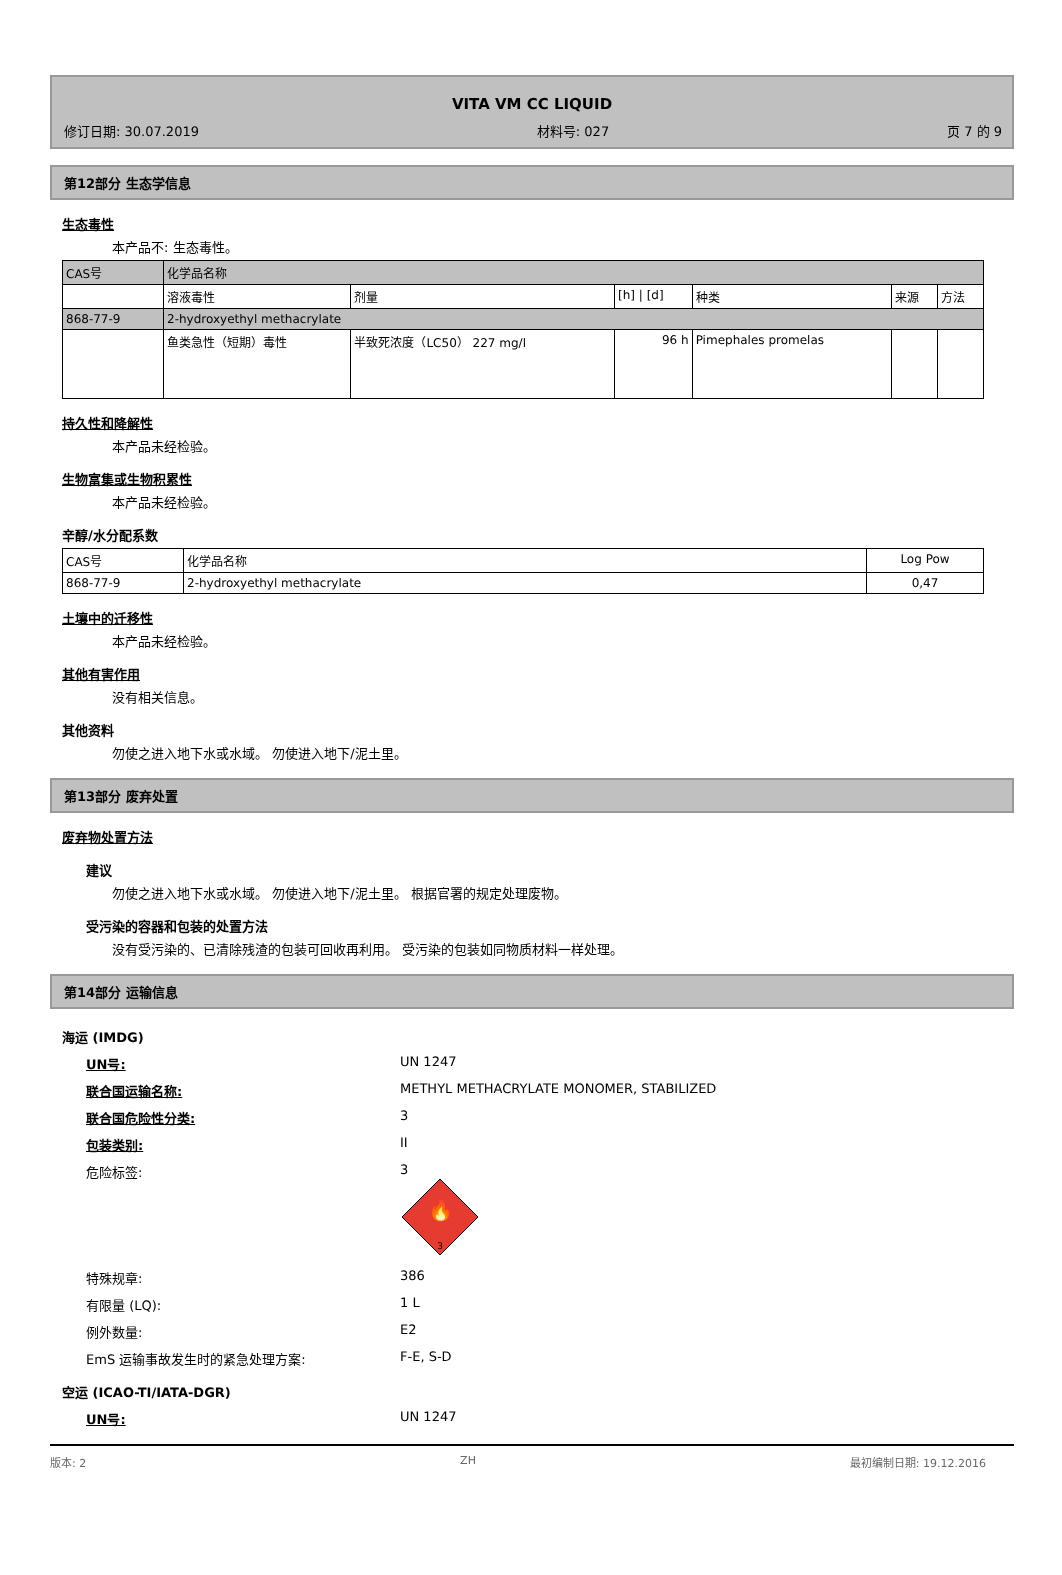VITA VM CC LIQUID
修订日期: 30.07.2019 材料号: 027 页 7 的 9
第12部分 生态学信息
生态毒性
本产品不: 生态毒性。
| CAS号 | 化学品名称 | | | | | |
| | 溶液毒性 | 剂量 | [h] / [d] | 种类 | 来源 | 方法 |
| 868-77-9 | 2-hydroxyethyl methacrylate | | | | | |
| | 鱼类急性（短期）毒性 | 半致死浓度（LC50） 227 mg/l | 96 h | Pimephales promelas | | |
持久性和降解性
本产品未经检验。
生物富集或生物积累性
本产品未经检验。
辛醇/水分配系数
| CAS号 | 化学品名称 | Log Pow |
| 868-77-9 | 2-hydroxyethyl methacrylate | 0,47 |
土壤中的迁移性
本产品未经检验。
其他有害作用
没有相关信息。
其他资料
勿使之进入地下水或水域。 勿使进入地下/泥土里。
第13部分 废弃处置
废弃物处置方法
建议
勿使之进入地下水或水域。 勿使进入地下/泥土里。 根据官署的规定处理废物。
受污染的容器和包装的处置方法
没有受污染的、已清除残渣的包装可回收再利用。 受污染的包装如同物质材料一样处理。
第14部分 运输信息
海运 (IMDG)
UN号: UN 1247
联合国运输名称: METHYL METHACRYLATE MONOMER, STABILIZED
联合国危险性分类: 3
包装类别: II
危险标签: 3
🔥
3
特殊规章: 386
有限量 (LQ): 1 L
例外数量: E2
EmS 运输事故发生时的紧急处理方案: F-E, S-D
空运 (ICAO-TI/IATA-DGR)
UN号: UN 1247
版本: 2 ZH 最初编制日期: 19.12.2016